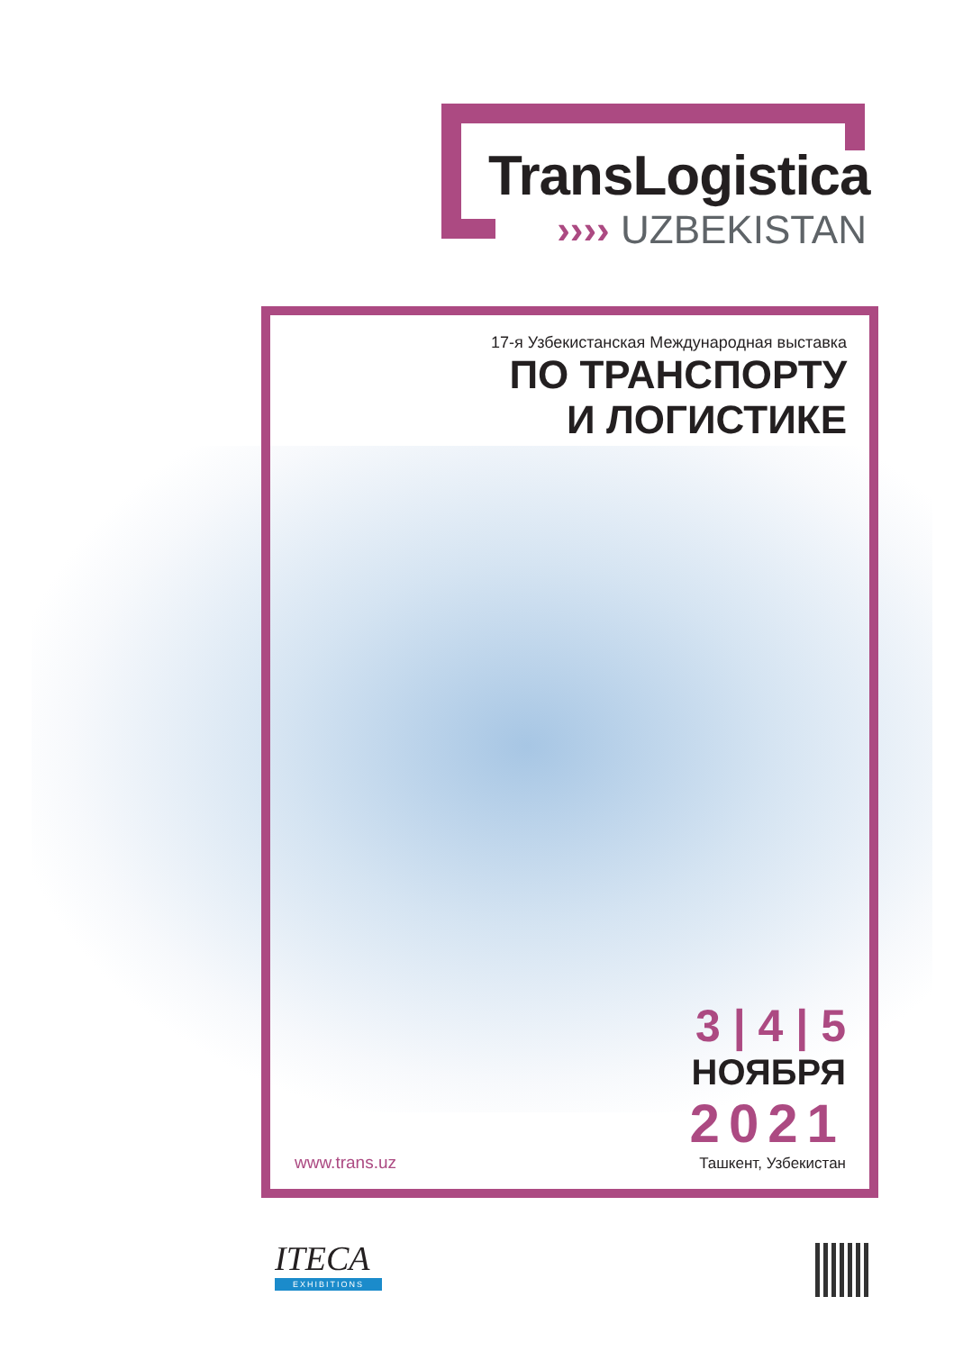TransLogistica
›››› UZBEKISTAN
17-я Узбекистанская Международная выставка
ПО ТРАНСПОРТУ
И ЛОГИСТИКЕ
3 | 4 | 5
НОЯБРЯ
2021
Ташкент, Узбекистан
www.trans.uz
ITECA
EXHIBITIONS